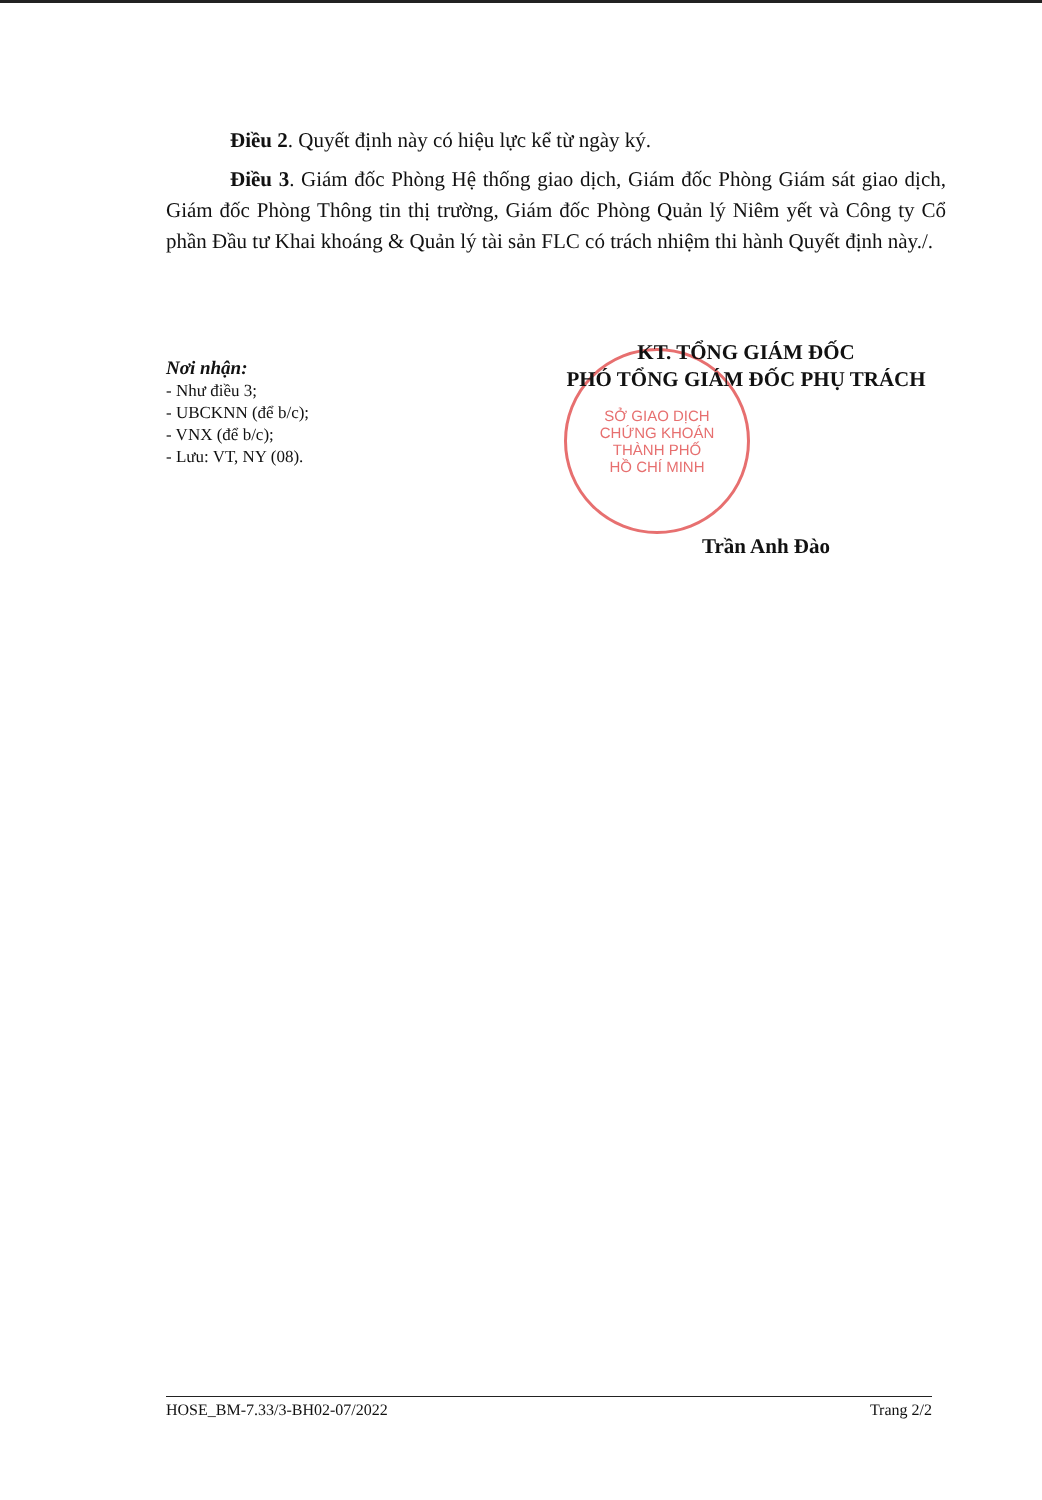Điều 2. Quyết định này có hiệu lực kể từ ngày ký.
Điều 3. Giám đốc Phòng Hệ thống giao dịch, Giám đốc Phòng Giám sát giao dịch, Giám đốc Phòng Thông tin thị trường, Giám đốc Phòng Quản lý Niêm yết và Công ty Cổ phần Đầu tư Khai khoáng & Quản lý tài sản FLC có trách nhiệm thi hành Quyết định này./.
SỞ GIAO DỊCH
CHỨNG KHOÁN
THÀNH PHỐ
HỒ CHÍ MINH
Nơi nhận:
- Như điều 3;
- UBCKNN (để b/c);
- VNX (để b/c);
- Lưu: VT, NY (08).
KT. TỔNG GIÁM ĐỐC
PHÓ TỔNG GIÁM ĐỐC PHỤ TRÁCH
Trần Anh Đào
HOSE_BM-7.33/3-BH02-07/2022 Trang 2/2